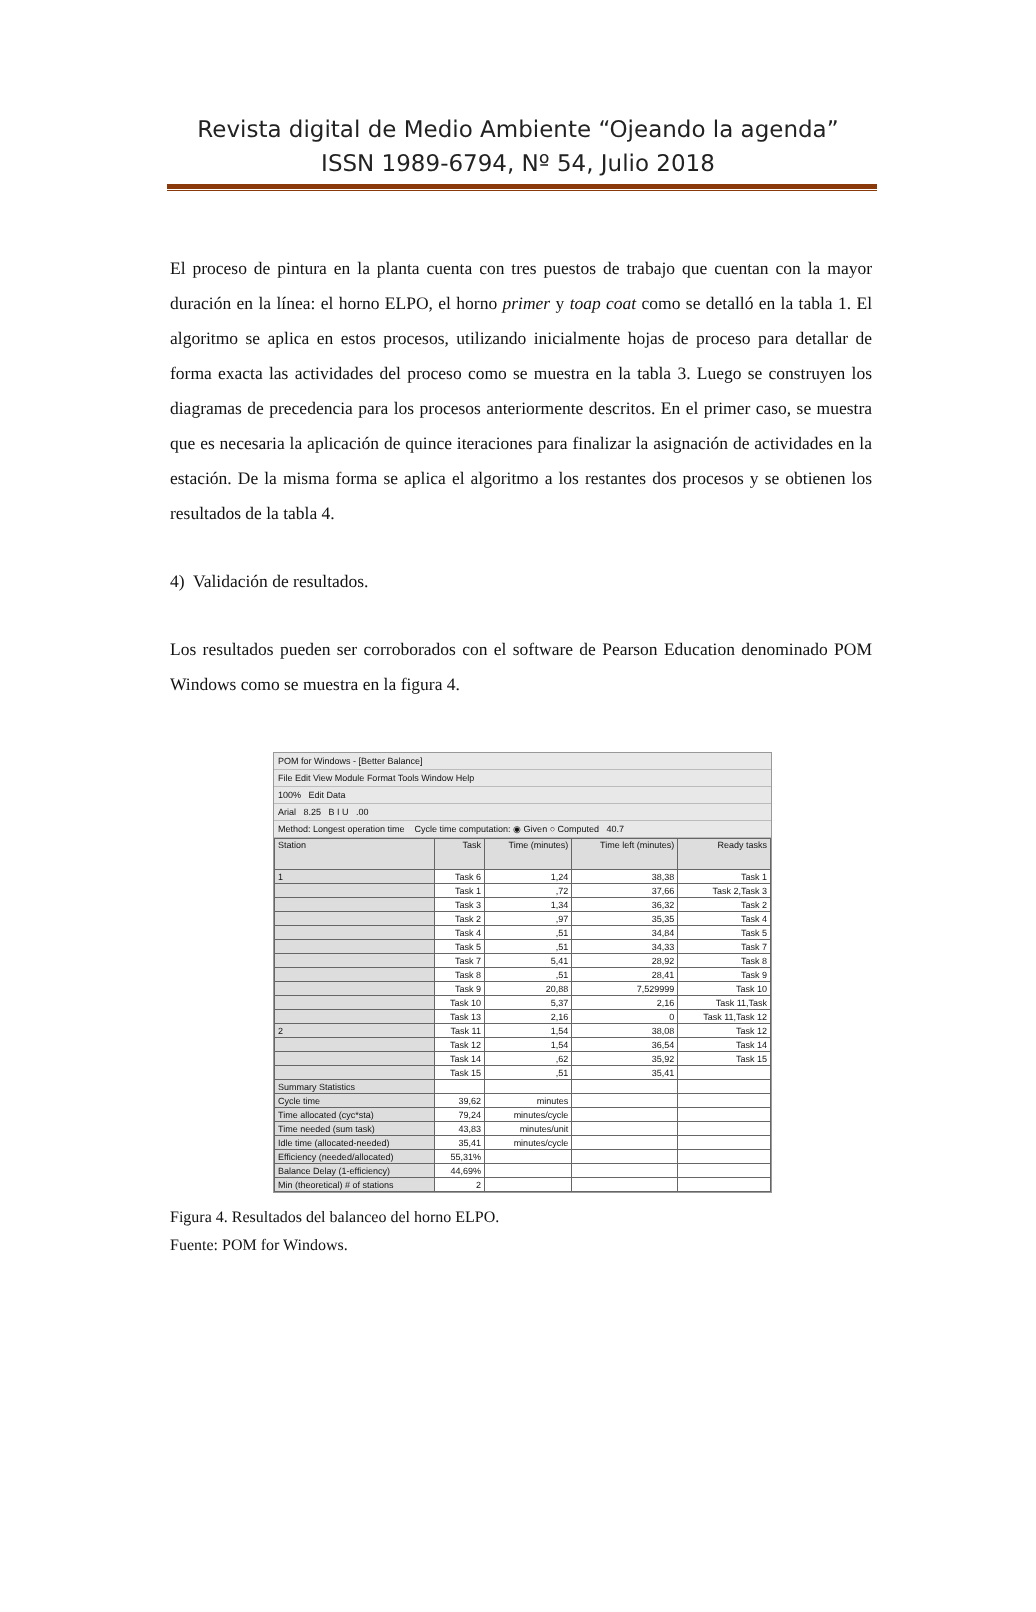Revista digital de Medio Ambiente “Ojeando la agenda”
ISSN 1989-6794, Nº 54, Julio 2018
El proceso de pintura en la planta cuenta con tres puestos de trabajo que cuentan con la mayor duración en la línea: el horno ELPO, el horno primer y toap coat como se detalló en la tabla 1. El algoritmo se aplica en estos procesos, utilizando inicialmente hojas de proceso para detallar de forma exacta las actividades del proceso como se muestra en la tabla 3. Luego se construyen los diagramas de precedencia para los procesos anteriormente descritos. En el primer caso, se muestra que es necesaria la aplicación de quince iteraciones para finalizar la asignación de actividades en la estación. De la misma forma se aplica el algoritmo a los restantes dos procesos y se obtienen los resultados de la tabla 4.
4) Validación de resultados.
Los resultados pueden ser corroborados con el software de Pearson Education denominado POM Windows como se muestra en la figura 4.
POM for Windows - [Better Balance]
File Edit View Module Format Tools Window Help
100% Edit Data
Arial 8.25 B I U .00
Method: Longest operation time Cycle time computation: ◉ Given ○ Computed 40.7
| Station | Task | Time (minutes) | Time left (minutes) | Ready tasks |
| --- | --- | --- | --- | --- |
| 1 | Task 6 | 1,24 | 38,38 | Task 1 |
| | Task 1 | ,72 | 37,66 | Task 2,Task 3 |
| | Task 3 | 1,34 | 36,32 | Task 2 |
| | Task 2 | ,97 | 35,35 | Task 4 |
| | Task 4 | ,51 | 34,84 | Task 5 |
| | Task 5 | ,51 | 34,33 | Task 7 |
| | Task 7 | 5,41 | 28,92 | Task 8 |
| | Task 8 | ,51 | 28,41 | Task 9 |
| | Task 9 | 20,88 | 7,529999 | Task 10 |
| | Task 10 | 5,37 | 2,16 | Task 11,Task |
| | Task 13 | 2,16 | 0 | Task 11,Task 12 |
| 2 | Task 11 | 1,54 | 38,08 | Task 12 |
| | Task 12 | 1,54 | 36,54 | Task 14 |
| | Task 14 | ,62 | 35,92 | Task 15 |
| | Task 15 | ,51 | 35,41 | |
| Summary Statistics | | | | |
| Cycle time | 39,62 | minutes | | |
| Time allocated (cyc*sta) | 79,24 | minutes/cycle | | |
| Time needed (sum task) | 43,83 | minutes/unit | | |
| Idle time (allocated-needed) | 35,41 | minutes/cycle | | |
| Efficiency (needed/allocated) | 55,31% | | | |
| Balance Delay (1-efficiency) | 44,69% | | | |
| Min (theoretical) # of stations | 2 | | | |
Figura 4. Resultados del balanceo del horno ELPO.
Fuente: POM for Windows.